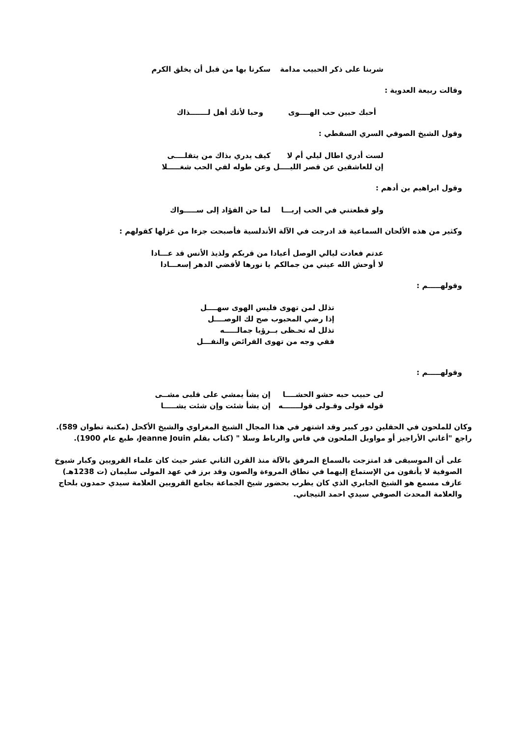شربنا على ذكر الحبيب مدامة
سكرنا بها من قبل أن يخلق الكرم
وقالت ربيعة العدوية :
أحبك حبين حب الهــــوى وحبا لأنك أهل لـــــــذاك
وقول الشيخ الصوفي السري السقطي :
لست أدري اطال ليلي أم لا كيف يدري بذاك من يتقلــــى
إن للعاشقين عن قصر الليــــل
وعن طوله لفي الحب شغـــــلا
وقول ابراهيم بن أدهم :
ولو قطعتني في الحب إربـــا
لما حن الفؤاد إلى ســـــواك
وكثير من هذه الألحان السماعية قد ادرجت في الآلة الأندلسية فأصبحت جزءا من غزلها كقولهم :
عدتم فعادت ليالي الوصل أعيادا من قربكم ولذيذ الأنس قد عـــادا
لا أوحش الله عيني من جمالكم
يا نورها لأقضي الدهر إسعـــادا
وقولهـــــم :
تذلل لمن تهوى فليس الهوى سهــــل
إذا رضي المحبوب صح لك الوصــــل
تذلل له تحـظى بــرؤيا جمالـــــه
ففي وجه من تهوى الفرائض والنفـــل
وقولهـــــم :
لى حبيب حبه حشو الحشــــا إن يشأ يمشي على قلبى مشــى
قوله قولى وقـولى قولـــــــه
إن يشأ شئت وإن شئت يشـــــا
وكان للملحون في الحقلين دور كبير وقد اشتهر في هذا المجال الشيخ المغراوي والشيخ الأكحل (مكتبة تطوان 589).
راجع "أغاني الأراجيز أو مواويل الملحون في فاس والرباط وسلا " (كتاب بقلم Jeanne Jouin، طبع عام 1900).
على أن الموسيقى قد امتزجت بالسماع المرفق بالآلة منذ القرن الثاني عشر حيث كان علماء القرويين وكبار شيوخ الصوفية لا يأنفون من الإستماع إليهما في نطاق المروءة والصون وقد برز في عهد المولى سليمان (ت 1238هـ) عازف مسمع هو الشيخ الجابري الذي كان يطرب بحضور شيخ الجماعة بجامع القرويين العلامة سيدي حمدون بلحاج والعلامة المحدث الصوفي سيدي احمد التيجاني.